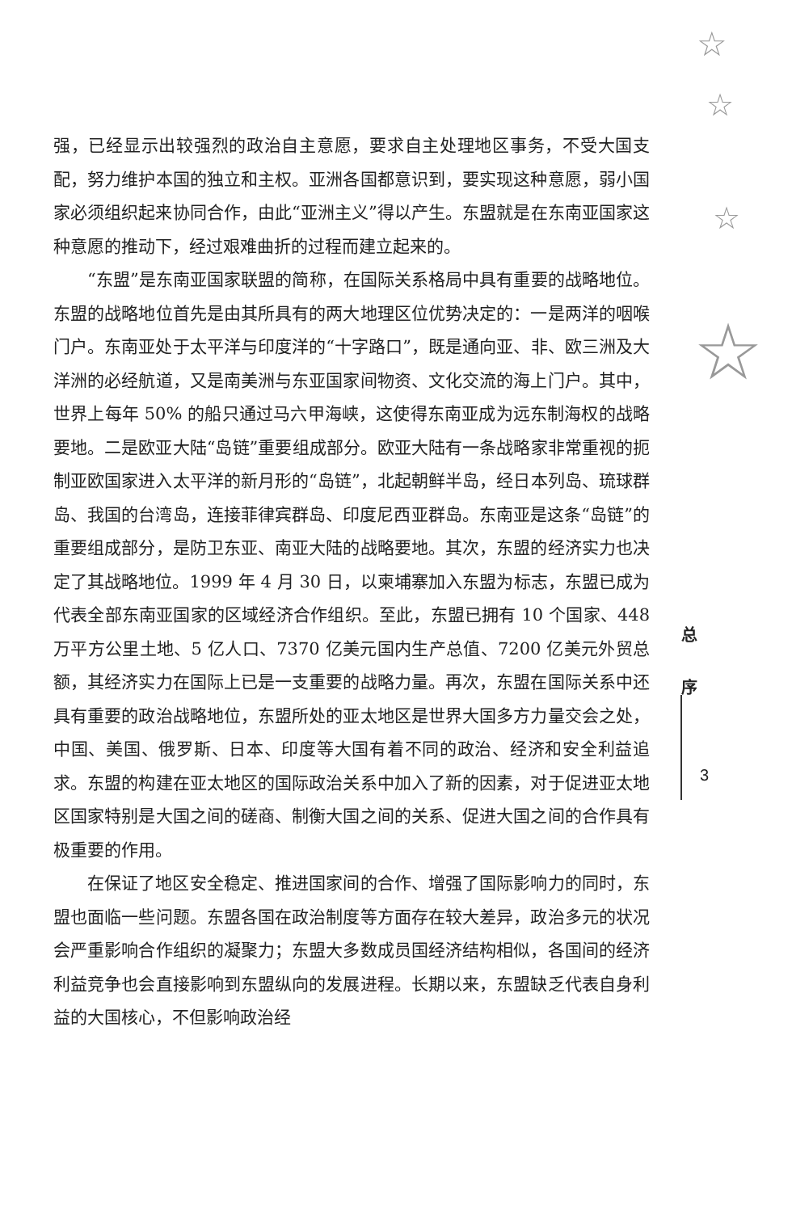☆
☆
☆
☆
强，已经显示出较强烈的政治自主意愿，要求自主处理地区事务，不受大国支配，努力维护本国的独立和主权。亚洲各国都意识到，要实现这种意愿，弱小国家必须组织起来协同合作，由此“亚洲主义”得以产生。东盟就是在东南亚国家这种意愿的推动下，经过艰难曲折的过程而建立起来的。
“东盟”是东南亚国家联盟的简称，在国际关系格局中具有重要的战略地位。东盟的战略地位首先是由其所具有的两大地理区位优势决定的：一是两洋的咽喉门户。东南亚处于太平洋与印度洋的“十字路口”，既是通向亚、非、欧三洲及大洋洲的必经航道，又是南美洲与东亚国家间物资、文化交流的海上门户。其中，世界上每年 50% 的船只通过马六甲海峡，这使得东南亚成为远东制海权的战略要地。二是欧亚大陆“岛链”重要组成部分。欧亚大陆有一条战略家非常重视的扼制亚欧国家进入太平洋的新月形的“岛链”，北起朝鲜半岛，经日本列岛、琉球群岛、我国的台湾岛，连接菲律宾群岛、印度尼西亚群岛。东南亚是这条“岛链”的重要组成部分，是防卫东亚、南亚大陆的战略要地。其次，东盟的经济实力也决定了其战略地位。1999 年 4 月 30 日，以柬埔寨加入东盟为标志，东盟已成为代表全部东南亚国家的区域经济合作组织。至此，东盟已拥有 10 个国家、448 万平方公里土地、5 亿人口、7370 亿美元国内生产总值、7200 亿美元外贸总额，其经济实力在国际上已是一支重要的战略力量。再次，东盟在国际关系中还具有重要的政治战略地位，东盟所处的亚太地区是世界大国多方力量交会之处，中国、美国、俄罗斯、日本、印度等大国有着不同的政治、经济和安全利益追求。东盟的构建在亚太地区的国际政治关系中加入了新的因素，对于促进亚太地区国家特别是大国之间的磋商、制衡大国之间的关系、促进大国之间的合作具有极重要的作用。
在保证了地区安全稳定、推进国家间的合作、增强了国际影响力的同时，东盟也面临一些问题。东盟各国在政治制度等方面存在较大差异，政治多元的状况会严重影响合作组织的凝聚力；东盟大多数成员国经济结构相似，各国间的经济利益竞争也会直接影响到东盟纵向的发展进程。长期以来，东盟缺乏代表自身利益的大国核心，不但影响政治经
总
序
3